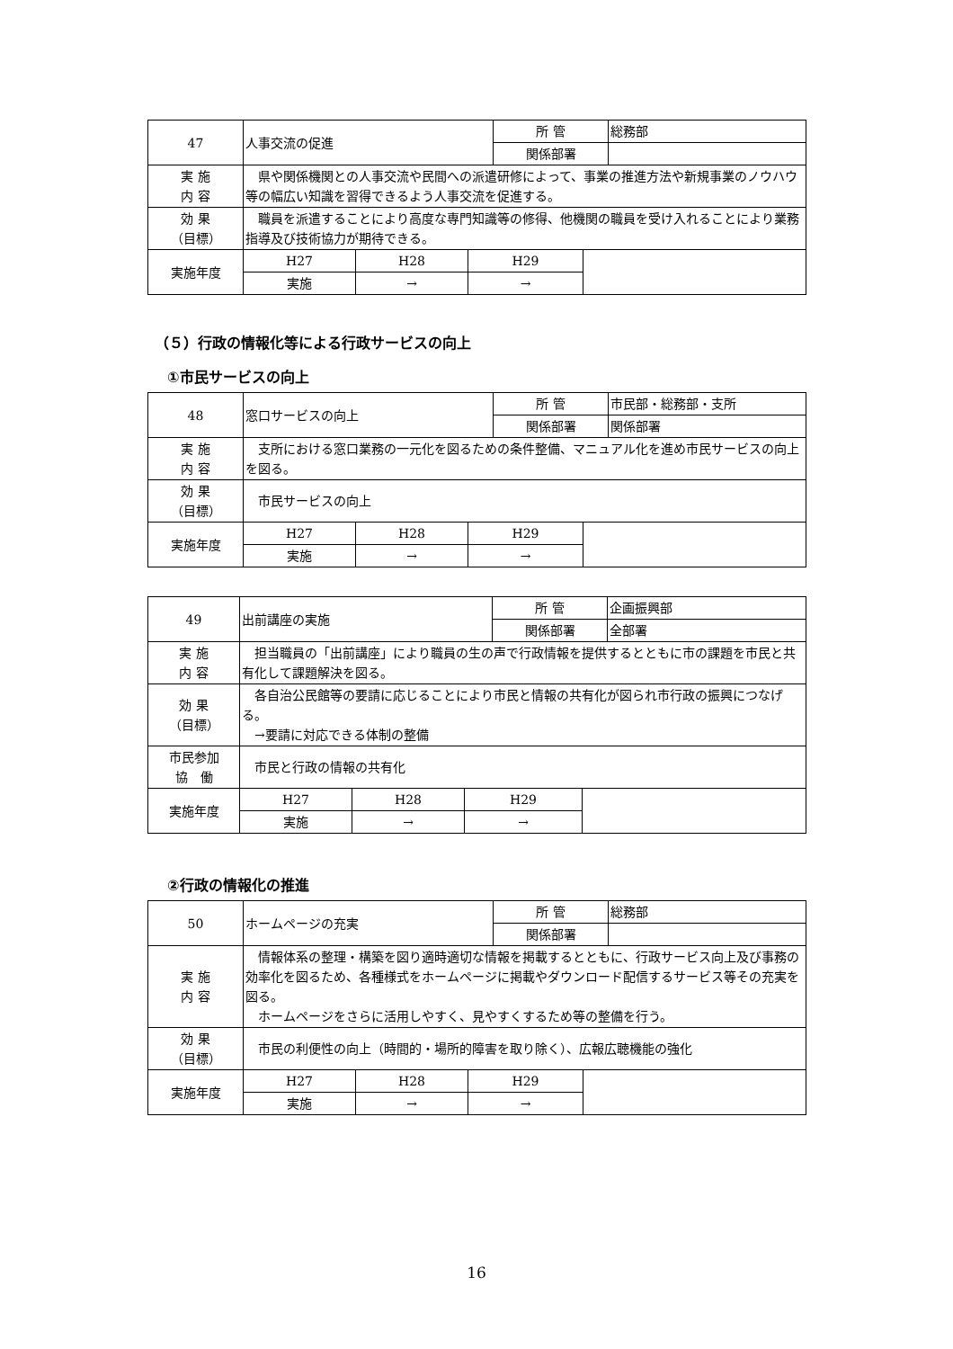| 47 | 人事交流の促進 | | | 所 管 | | 総務部 |
| | | | | 関係部署 | | |
| 実 施 内 容 | 県や関係機関との人事交流や民間への派遣研修によって、事業の推進方法や新規事業のノウハウ等の幅広い知識を習得できるよう人事交流を促進する。 | | | | | |
| 効 果 （目標） | 職員を派遣することにより高度な専門知識等の修得、他機関の職員を受け入れることにより業務指導及び技術協力が期待できる。 | | | | | |
| 実施年度 | H27 | H28 | H29 | | | |
| | 実施 | → | → | | | |
（５）行政の情報化等による行政サービスの向上
①市民サービスの向上
| 48 | 窓口サービスの向上 | | | 所 管 | | 市民部・総務部・支所 |
| | | | | 関係部署 | | 関係部署 |
| 実 施 内 容 | 支所における窓口業務の一元化を図るための条件整備、マニュアル化を進め市民サービスの向上を図る。 | | | | | |
| 効 果 （目標） | 市民サービスの向上 | | | | | |
| 実施年度 | H27 | H28 | H29 | | | |
| | 実施 | → | → | | | |
| 49 | 出前講座の実施 | | | 所 管 | | 企画振興部 |
| | | | | 関係部署 | | 全部署 |
| 実 施 内 容 | 担当職員の「出前講座」により職員の生の声で行政情報を提供するとともに市の課題を市民と共有化して課題解決を図る。 | | | | | |
| 効 果 （目標） | 各自治公民館等の要請に応じることにより市民と情報の共有化が図られ市行政の振興につなげる。 →要請に対応できる体制の整備 | | | | | |
| 市民参加 協 働 | 市民と行政の情報の共有化 | | | | | |
| 実施年度 | H27 | H28 | H29 | | | |
| | 実施 | → | → | | | |
②行政の情報化の推進
| 50 | ホームページの充実 | | | 所 管 | | 総務部 |
| | | | | 関係部署 | | |
| 実 施 内 容 | 情報体系の整理・構築を図り適時適切な情報を掲載するとともに、行政サービス向上及び事務の効率化を図るため、各種様式をホームページに掲載やダウンロード配信するサービス等その充実を図る。 ホームページをさらに活用しやすく、見やすくするため等の整備を行う。 | | | | | |
| 効 果 （目標） | 市民の利便性の向上（時間的・場所的障害を取り除く）、広報広聴機能の強化 | | | | | |
| 実施年度 | H27 | H28 | H29 | | | |
| | 実施 | → | → | | | |
16